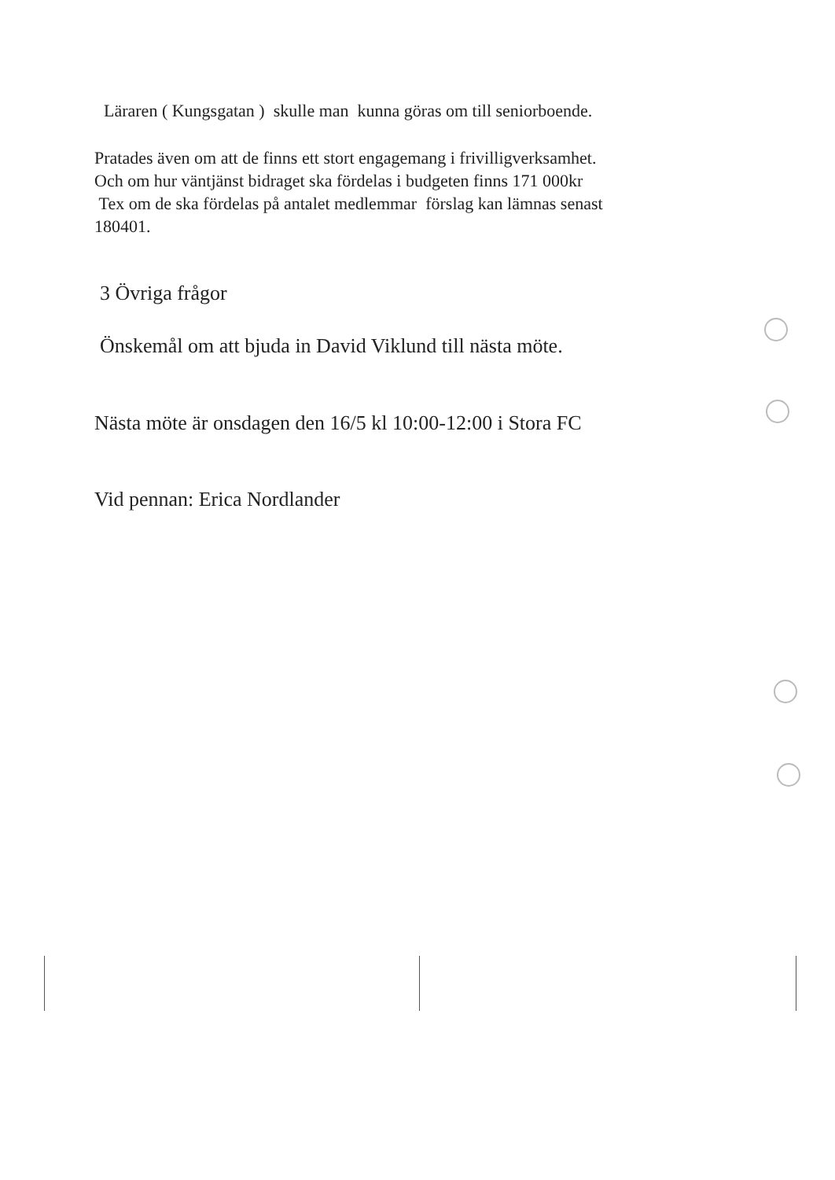Läraren ( Kungsgatan ) skulle man kunna göras om till seniorboende.
Pratades även om att de finns ett stort engagemang i frivilligverksamhet.
Och om hur väntjänst bidraget ska fördelas i budgeten finns 171 000kr
Tex om de ska fördelas på antalet medlemmar förslag kan lämnas senast
180401.
3 Övriga frågor
Önskemål om att bjuda in David Viklund till nästa möte.
Nästa möte är onsdagen den 16/5 kl 10:00-12:00 i Stora FC
Vid pennan: Erica Nordlander